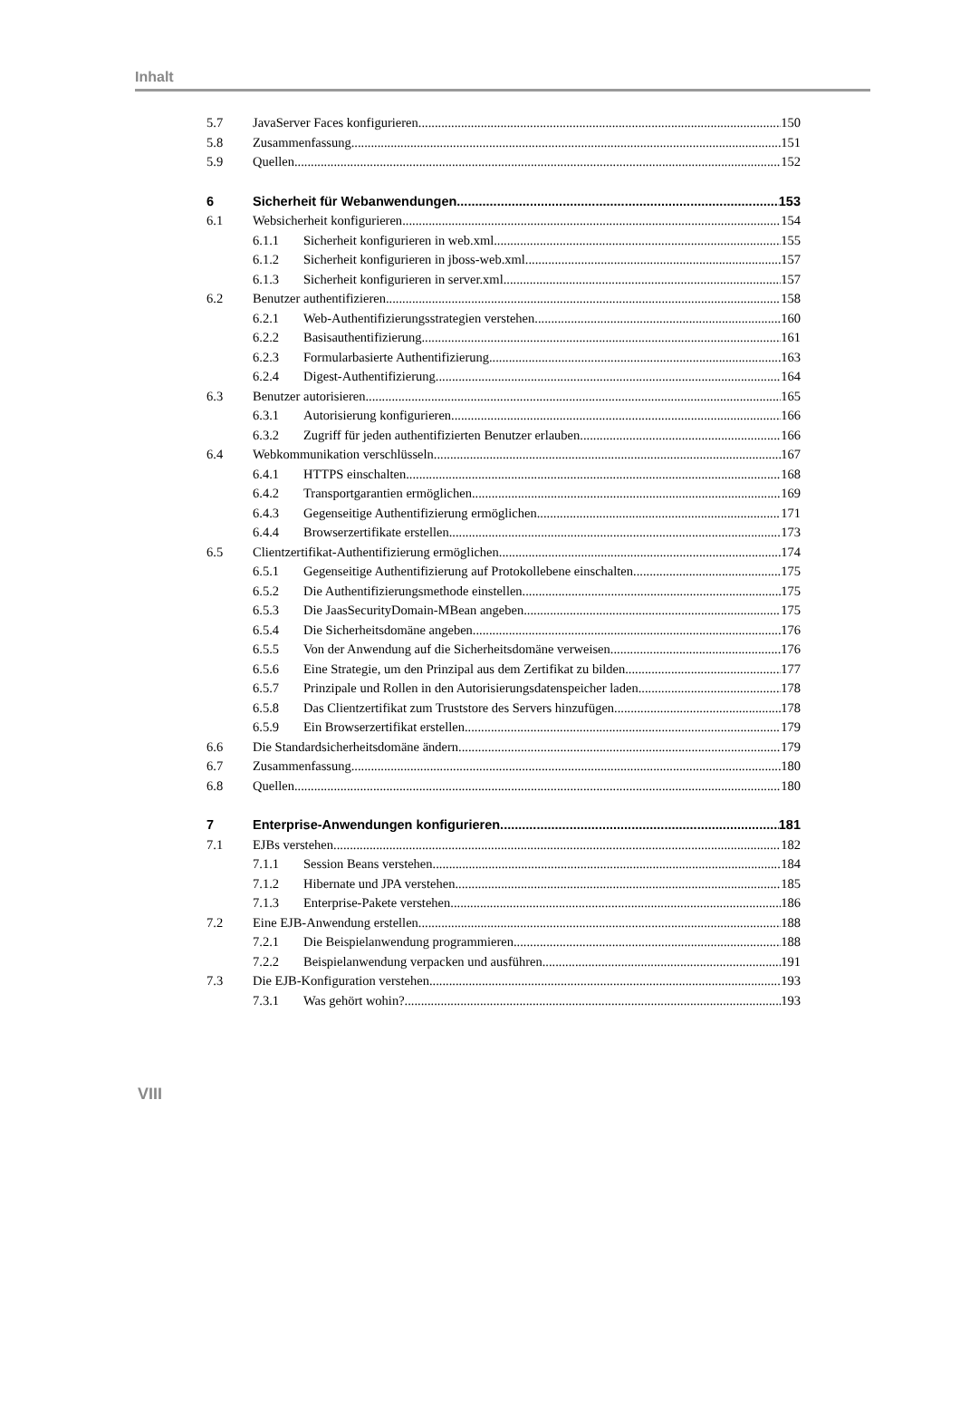Inhalt
5.7 JavaServer Faces konfigurieren 150
5.8 Zusammenfassung 151
5.9 Quellen 152
6 Sicherheit für Webanwendungen 153
6.1 Websicherheit konfigurieren 154
6.1.1 Sicherheit konfigurieren in web.xml 155
6.1.2 Sicherheit konfigurieren in jboss-web.xml 157
6.1.3 Sicherheit konfigurieren in server.xml 157
6.2 Benutzer authentifizieren 158
6.2.1 Web-Authentifizierungsstrategien verstehen 160
6.2.2 Basisauthentifizierung 161
6.2.3 Formularbasierte Authentifizierung 163
6.2.4 Digest-Authentifizierung 164
6.3 Benutzer autorisieren 165
6.3.1 Autorisierung konfigurieren 166
6.3.2 Zugriff für jeden authentifizierten Benutzer erlauben 166
6.4 Webkommunikation verschlüsseln 167
6.4.1 HTTPS einschalten 168
6.4.2 Transportgarantien ermöglichen 169
6.4.3 Gegenseitige Authentifizierung ermöglichen 171
6.4.4 Browserzertifikate erstellen 173
6.5 Clientzertifikat-Authentifizierung ermöglichen 174
6.5.1 Gegenseitige Authentifizierung auf Protokollebene einschalten 175
6.5.2 Die Authentifizierungsmethode einstellen 175
6.5.3 Die JaasSecurityDomain-MBean angeben 175
6.5.4 Die Sicherheitsdomäne angeben 176
6.5.5 Von der Anwendung auf die Sicherheitsdomäne verweisen 176
6.5.6 Eine Strategie, um den Prinzipal aus dem Zertifikat zu bilden 177
6.5.7 Prinzipale und Rollen in den Autorisierungsdatenspeicher laden 178
6.5.8 Das Clientzertifikat zum Truststore des Servers hinzufügen 178
6.5.9 Ein Browserzertifikat erstellen 179
6.6 Die Standardsicherheitsdomäne ändern 179
6.7 Zusammenfassung 180
6.8 Quellen 180
7 Enterprise-Anwendungen konfigurieren 181
7.1 EJBs verstehen 182
7.1.1 Session Beans verstehen 184
7.1.2 Hibernate und JPA verstehen 185
7.1.3 Enterprise-Pakete verstehen 186
7.2 Eine EJB-Anwendung erstellen 188
7.2.1 Die Beispielanwendung programmieren 188
7.2.2 Beispielanwendung verpacken und ausführen 191
7.3 Die EJB-Konfiguration verstehen 193
7.3.1 Was gehört wohin? 193
VIII